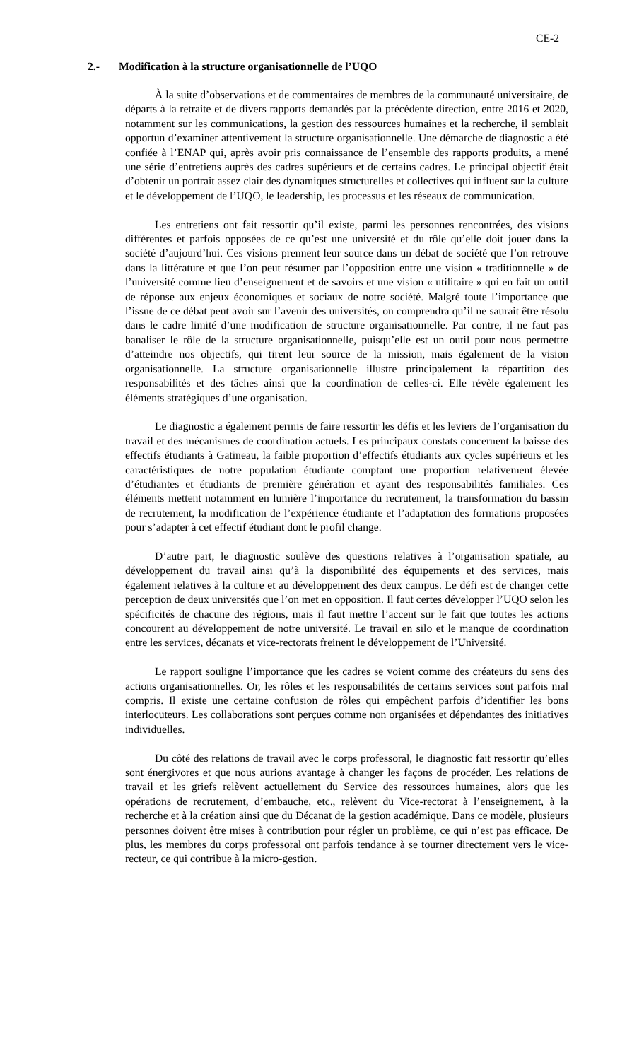CE-2
2.- Modification à la structure organisationnelle de l’UQO
À la suite d’observations et de commentaires de membres de la communauté universitaire, de départs à la retraite et de divers rapports demandés par la précédente direction, entre 2016 et 2020, notamment sur les communications, la gestion des ressources humaines et la recherche, il semblait opportun d’examiner attentivement la structure organisationnelle. Une démarche de diagnostic a été confiée à l’ENAP qui, après avoir pris connaissance de l’ensemble des rapports produits, a mené une série d’entretiens auprès des cadres supérieurs et de certains cadres. Le principal objectif était d’obtenir un portrait assez clair des dynamiques structurelles et collectives qui influent sur la culture et le développement de l’UQO, le leadership, les processus et les réseaux de communication.
Les entretiens ont fait ressortir qu’il existe, parmi les personnes rencontrées, des visions différentes et parfois opposées de ce qu’est une université et du rôle qu’elle doit jouer dans la société d’aujourd’hui. Ces visions prennent leur source dans un débat de société que l’on retrouve dans la littérature et que l’on peut résumer par l’opposition entre une vision « traditionnelle » de l’université comme lieu d’enseignement et de savoirs et une vision « utilitaire » qui en fait un outil de réponse aux enjeux économiques et sociaux de notre société. Malgré toute l’importance que l’issue de ce débat peut avoir sur l’avenir des universités, on comprendra qu’il ne saurait être résolu dans le cadre limité d’une modification de structure organisationnelle. Par contre, il ne faut pas banaliser le rôle de la structure organisationnelle, puisqu’elle est un outil pour nous permettre d’atteindre nos objectifs, qui tirent leur source de la mission, mais également de la vision organisationnelle. La structure organisationnelle illustre principalement la répartition des responsabilités et des tâches ainsi que la coordination de celles-ci. Elle révèle également les éléments stratégiques d’une organisation.
Le diagnostic a également permis de faire ressortir les défis et les leviers de l’organisation du travail et des mécanismes de coordination actuels. Les principaux constats concernent la baisse des effectifs étudiants à Gatineau, la faible proportion d’effectifs étudiants aux cycles supérieurs et les caractéristiques de notre population étudiante comptant une proportion relativement élevée d’étudiantes et étudiants de première génération et ayant des responsabilités familiales. Ces éléments mettent notamment en lumière l’importance du recrutement, la transformation du bassin de recrutement, la modification de l’expérience étudiante et l’adaptation des formations proposées pour s’adapter à cet effectif étudiant dont le profil change.
D’autre part, le diagnostic soulève des questions relatives à l’organisation spatiale, au développement du travail ainsi qu’à la disponibilité des équipements et des services, mais également relatives à la culture et au développement des deux campus. Le défi est de changer cette perception de deux universités que l’on met en opposition. Il faut certes développer l’UQO selon les spécificités de chacune des régions, mais il faut mettre l’accent sur le fait que toutes les actions concourent au développement de notre université. Le travail en silo et le manque de coordination entre les services, décanats et vice-rectorats freinent le développement de l’Université.
Le rapport souligne l’importance que les cadres se voient comme des créateurs du sens des actions organisationnelles. Or, les rôles et les responsabilités de certains services sont parfois mal compris. Il existe une certaine confusion de rôles qui empêchent parfois d’identifier les bons interlocuteurs. Les collaborations sont perçues comme non organisées et dépendantes des initiatives individuelles.
Du côté des relations de travail avec le corps professoral, le diagnostic fait ressortir qu’elles sont énergivores et que nous aurions avantage à changer les façons de procéder. Les relations de travail et les griefs relèvent actuellement du Service des ressources humaines, alors que les opérations de recrutement, d’embauche, etc., relèvent du Vice-rectorat à l’enseignement, à la recherche et à la création ainsi que du Décanat de la gestion académique. Dans ce modèle, plusieurs personnes doivent être mises à contribution pour régler un problème, ce qui n’est pas efficace. De plus, les membres du corps professoral ont parfois tendance à se tourner directement vers le vice-recteur, ce qui contribue à la micro-gestion.